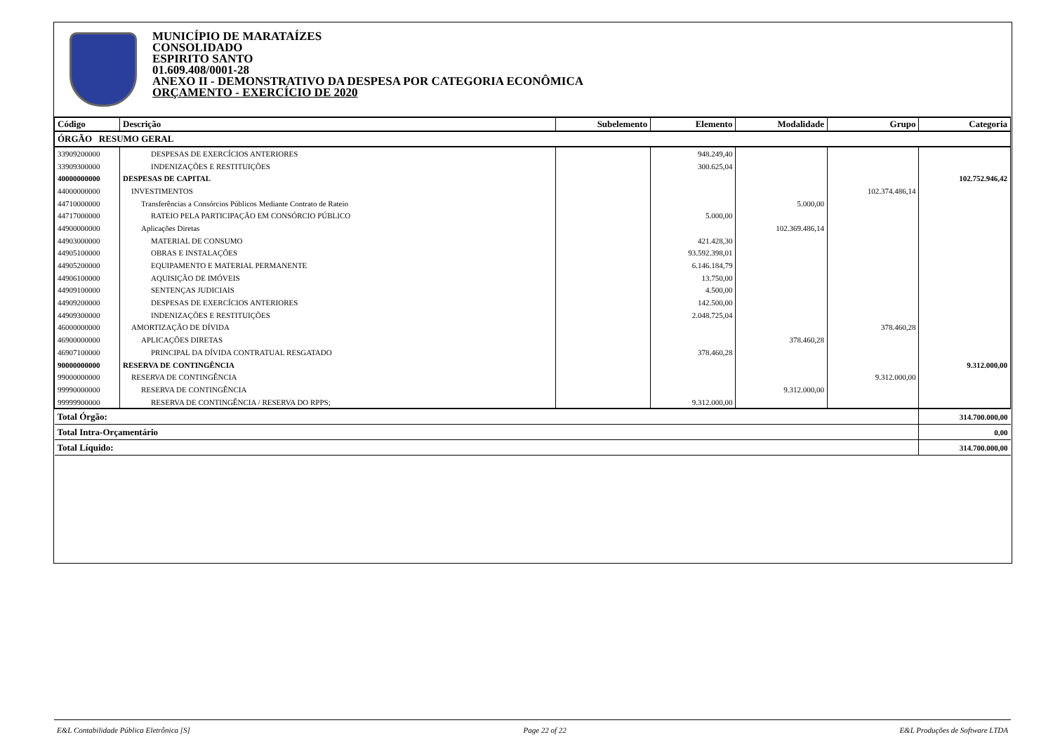MUNICÍPIO DE MARATAÍZES
CONSOLIDADO
ESPIRITO SANTO
01.609.408/0001-28
ANEXO II - DEMONSTRATIVO DA DESPESA POR CATEGORIA ECONÔMICA
ORÇAMENTO - EXERCÍCIO DE 2020
| Código | Descrição | Subelemento | Elemento | Modalidade | Grupo | Categoria |
| --- | --- | --- | --- | --- | --- | --- |
| ÓRGÃO RESUMO GERAL | | | | | | |
| 33909200000 | DESPESAS DE EXERCÍCIOS ANTERIORES | | 948.249,40 | | | |
| 33909300000 | INDENIZAÇÕES E RESTITUIÇÕES | | 300.625,04 | | | |
| 40000000000 | DESPESAS DE CAPITAL | | | | | 102.752.946,42 |
| 44000000000 | INVESTIMENTOS | | | | 102.374.486,14 | |
| 44710000000 | Transferências a Consórcios Públicos Mediante Contrato de Rateio | | | 5.000,00 | | |
| 44717000000 | RATEIO PELA PARTICIPAÇÃO EM CONSÓRCIO PÚBLICO | | 5.000,00 | | | |
| 44900000000 | Aplicações Diretas | | | 102.369.486,14 | | |
| 44903000000 | MATERIAL DE CONSUMO | | 421.428,30 | | | |
| 44905100000 | OBRAS E INSTALAÇÕES | | 93.592.398,01 | | | |
| 44905200000 | EQUIPAMENTO E MATERIAL PERMANENTE | | 6.146.184,79 | | | |
| 44906100000 | AQUISIÇÃO DE IMÓVEIS | | 13.750,00 | | | |
| 44909100000 | SENTENÇAS JUDICIAIS | | 4.500,00 | | | |
| 44909200000 | DESPESAS DE EXERCÍCIOS ANTERIORES | | 142.500,00 | | | |
| 44909300000 | INDENIZAÇÕES E RESTITUIÇÕES | | 2.048.725,04 | | | |
| 46000000000 | AMORTIZAÇÃO DE DÍVIDA | | | | 378.460,28 | |
| 46900000000 | APLICAÇÕES DIRETAS | | | 378.460,28 | | |
| 46907100000 | PRINCIPAL DA DÍVIDA CONTRATUAL RESGATADO | | 378.460,28 | | | |
| 90000000000 | RESERVA DE CONTINGÊNCIA | | | | | 9.312.000,00 |
| 99000000000 | RESERVA DE CONTINGÊNCIA | | | | 9.312.000,00 | |
| 99990000000 | RESERVA DE CONTINGÊNCIA | | | 9.312.000,00 | | |
| 99999900000 | RESERVA DE CONTINGÊNCIA / RESERVA DO RPPS; | | 9.312.000,00 | | | |
| Total Órgão: | | | | | | 314.700.000,00 |
| Total Intra-Orçamentário | | | | | | 0,00 |
| Total Líquido: | | | | | | 314.700.000,00 |
E&L Contabilidade Pública Eletrônica [S] Page 22 of 22 E&L Produções de Software LTDA